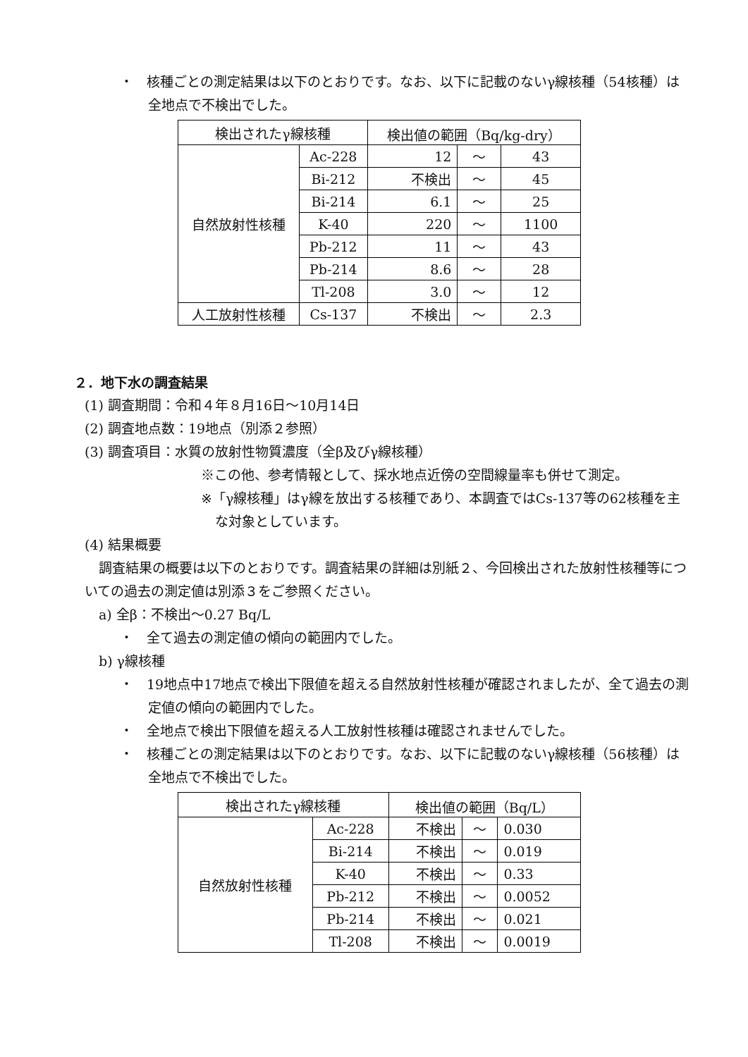・　核種ごとの測定結果は以下のとおりです。なお、以下に記載のないγ線核種（54核種）は全地点で不検出でした。
| 検出されたγ線核種 | | 検出値の範囲（Bq/kg-dry） | | |
| --- | --- | --- | --- | --- |
| 自然放射性核種 | Ac-228 | 12 | ～ | 43 |
| | Bi-212 | 不検出 | ～ | 45 |
| | Bi-214 | 6.1 | ～ | 25 |
| | K-40 | 220 | ～ | 1100 |
| | Pb-212 | 11 | ～ | 43 |
| | Pb-214 | 8.6 | ～ | 28 |
| | Tl-208 | 3.0 | ～ | 12 |
| 人工放射性核種 | Cs-137 | 不検出 | ～ | 2.3 |
２．地下水の調査結果
(1) 調査期間：令和４年８月16日～10月14日
(2) 調査地点数：19地点（別添２参照）
(3) 調査項目：水質の放射性物質濃度（全β及びγ線核種）
※この他、参考情報として、採水地点近傍の空間線量率も併せて測定。
※「γ線核種」はγ線を放出する核種であり、本調査ではCs-137等の62核種を主な対象としています。
(4) 結果概要
調査結果の概要は以下のとおりです。調査結果の詳細は別紙２、今回検出された放射性核種等についての過去の測定値は別添３をご参照ください。
a) 全β：不検出～0.27 Bq/L
・　全て過去の測定値の傾向の範囲内でした。
b) γ線核種
・　19地点中17地点で検出下限値を超える自然放射性核種が確認されましたが、全て過去の測定値の傾向の範囲内でした。
・　全地点で検出下限値を超える人工放射性核種は確認されませんでした。
・　核種ごとの測定結果は以下のとおりです。なお、以下に記載のないγ線核種（56核種）は全地点で不検出でした。
| 検出されたγ線核種 | | 検出値の範囲（Bq/L） | | |
| --- | --- | --- | --- | --- |
| 自然放射性核種 | Ac-228 | 不検出 | ～ | 0.030 |
| | Bi-214 | 不検出 | ～ | 0.019 |
| | K-40 | 不検出 | ～ | 0.33 |
| | Pb-212 | 不検出 | ～ | 0.0052 |
| | Pb-214 | 不検出 | ～ | 0.021 |
| | Tl-208 | 不検出 | ～ | 0.0019 |